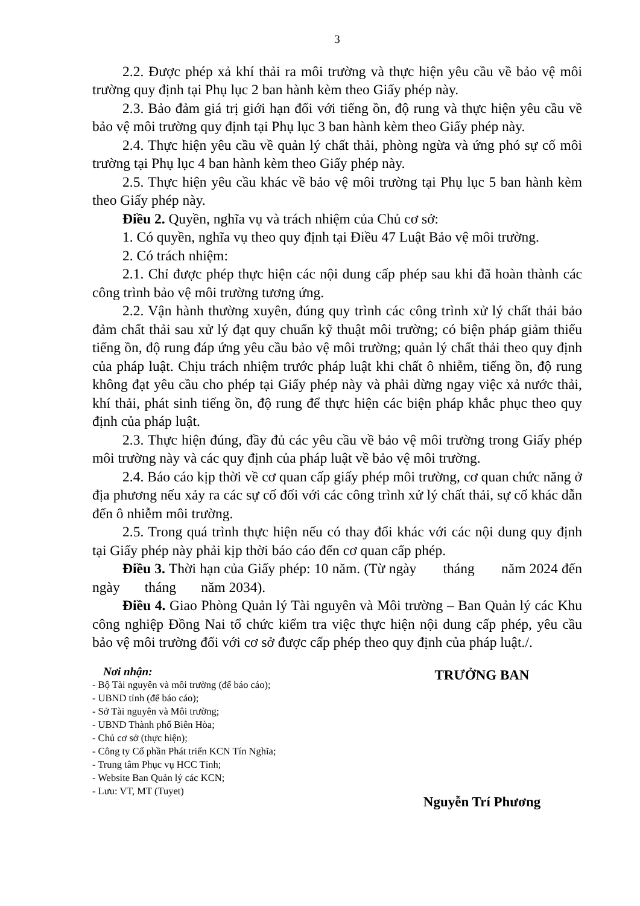3
2.2. Được phép xả khí thải ra môi trường và thực hiện yêu cầu về bảo vệ môi trường quy định tại Phụ lục 2 ban hành kèm theo Giấy phép này.
2.3. Bảo đảm giá trị giới hạn đối với tiếng ồn, độ rung và thực hiện yêu cầu về bảo vệ môi trường quy định tại Phụ lục 3 ban hành kèm theo Giấy phép này.
2.4. Thực hiện yêu cầu về quản lý chất thải, phòng ngừa và ứng phó sự cố môi trường tại Phụ lục 4 ban hành kèm theo Giấy phép này.
2.5. Thực hiện yêu cầu khác về bảo vệ môi trường tại Phụ lục 5 ban hành kèm theo Giấy phép này.
Điều 2. Quyền, nghĩa vụ và trách nhiệm của Chủ cơ sở:
1. Có quyền, nghĩa vụ theo quy định tại Điều 47 Luật Bảo vệ môi trường.
2. Có trách nhiệm:
2.1. Chỉ được phép thực hiện các nội dung cấp phép sau khi đã hoàn thành các công trình bảo vệ môi trường tương ứng.
2.2. Vận hành thường xuyên, đúng quy trình các công trình xử lý chất thải bảo đảm chất thải sau xử lý đạt quy chuẩn kỹ thuật môi trường; có biện pháp giảm thiểu tiếng ồn, độ rung đáp ứng yêu cầu bảo vệ môi trường; quản lý chất thải theo quy định của pháp luật. Chịu trách nhiệm trước pháp luật khi chất ô nhiễm, tiếng ồn, độ rung không đạt yêu cầu cho phép tại Giấy phép này và phải dừng ngay việc xả nước thải, khí thải, phát sinh tiếng ồn, độ rung để thực hiện các biện pháp khắc phục theo quy định của pháp luật.
2.3. Thực hiện đúng, đầy đủ các yêu cầu về bảo vệ môi trường trong Giấy phép môi trường này và các quy định của pháp luật về bảo vệ môi trường.
2.4. Báo cáo kịp thời về cơ quan cấp giấy phép môi trường, cơ quan chức năng ở địa phương nếu xảy ra các sự cố đối với các công trình xử lý chất thải, sự cố khác dẫn đến ô nhiễm môi trường.
2.5. Trong quá trình thực hiện nếu có thay đổi khác với các nội dung quy định tại Giấy phép này phải kịp thời báo cáo đến cơ quan cấp phép.
Điều 3. Thời hạn của Giấy phép: 10 năm. (Từ ngày tháng năm 2024 đến ngày tháng năm 2034).
Điều 4. Giao Phòng Quản lý Tài nguyên và Môi trường – Ban Quản lý các Khu công nghiệp Đồng Nai tổ chức kiểm tra việc thực hiện nội dung cấp phép, yêu cầu bảo vệ môi trường đối với cơ sở được cấp phép theo quy định của pháp luật./.
Nơi nhận:
- Bộ Tài nguyên và môi trường (để báo cáo);
- UBND tỉnh (để báo cáo);
- Sở Tài nguyên và Môi trường;
- UBND Thành phố Biên Hòa;
- Chủ cơ sở (thực hiện);
- Công ty Cổ phần Phát triển KCN Tín Nghĩa;
- Trung tâm Phục vụ HCC Tỉnh;
- Website Ban Quản lý các KCN;
- Lưu: VT, MT (Tuyet)
TRƯỞNG BAN
Nguyễn Trí Phương